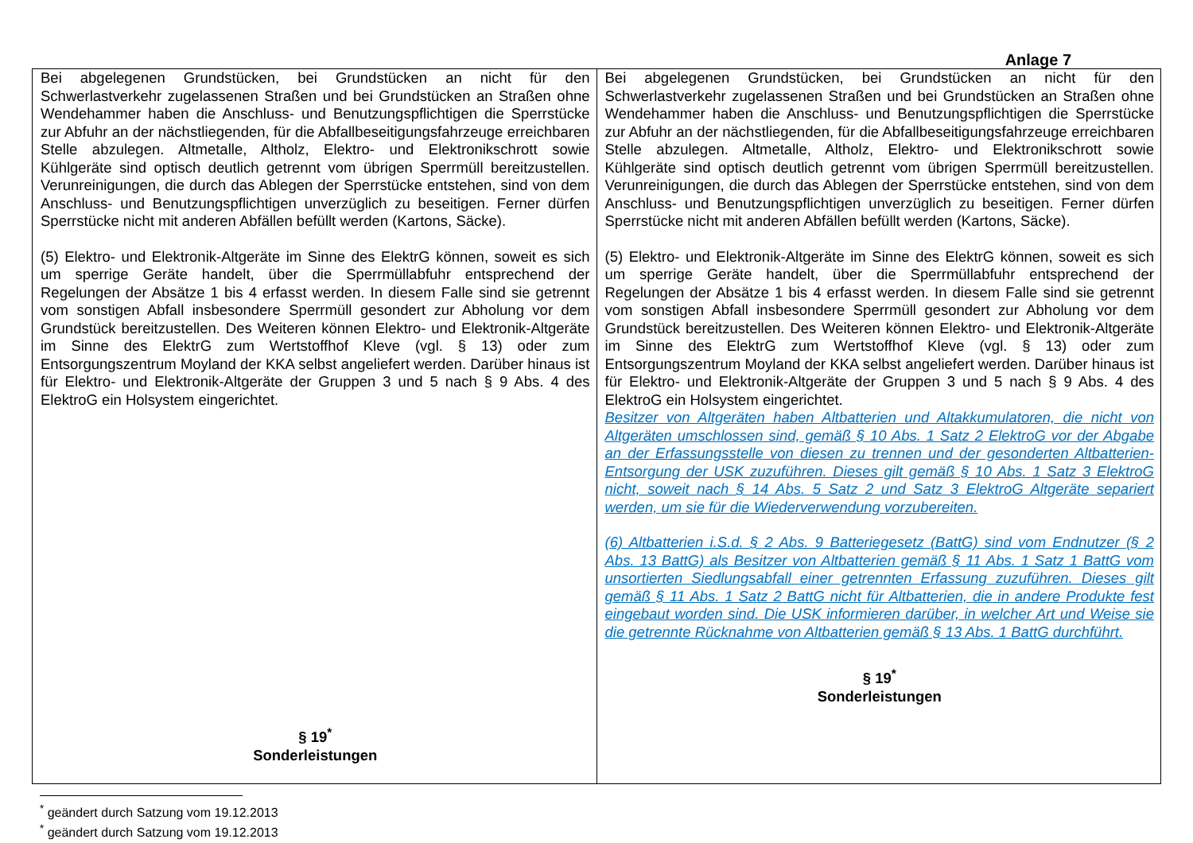Anlage 7
| Bei abgelegenen Grundstücken, bei Grundstücken an nicht für den Schwerlastverkehr zugelassenen Straßen und bei Grundstücken an Straßen ohne Wendehammer haben die Anschluss- und Benutzungspflichtigen die Sperrstücke zur Abfuhr an der nächstliegenden, für die Abfallbeseitigungsfahrzeuge erreichbaren Stelle abzulegen. Altmetalle, Altholz, Elektro- und Elektronikschrott sowie Kühlgeräte sind optisch deutlich getrennt vom übrigen Sperrmüll bereitzustellen. Verunreinigungen, die durch das Ablegen der Sperrstücke entstehen, sind von dem Anschluss- und Benutzungspflichtigen unverzüglich zu beseitigen. Ferner dürfen Sperrstücke nicht mit anderen Abfällen befüllt werden (Kartons, Säcke). (5) Elektro- und Elektronik-Altgeräte im Sinne des ElektrG können, soweit es sich um sperrige Geräte handelt, über die Sperrmüllabfuhr entsprechend der Regelungen der Absätze 1 bis 4 erfasst werden. In diesem Falle sind sie getrennt vom sonstigen Abfall insbesondere Sperrmüll gesondert zur Abholung vor dem Grundstück bereitzustellen. Des Weiteren können Elektro- und Elektronik-Altgeräte im Sinne des ElektrG zum Wertstoffhof Kleve (vgl. § 13) oder zum Entsorgungszentrum Moyland der KKA selbst angeliefert werden. Darüber hinaus ist für Elektro- und Elektronik-Altgeräte der Gruppen 3 und 5 nach § 9 Abs. 4 des ElektroG ein Holsystem eingerichtet. § 19<sup>*</sup> Sonderleistungen | Bei abgelegenen Grundstücken, bei Grundstücken an nicht für den Schwerlastverkehr zugelassenen Straßen und bei Grundstücken an Straßen ohne Wendehammer haben die Anschluss- und Benutzungspflichtigen die Sperrstücke zur Abfuhr an der nächstliegenden, für die Abfallbeseitigungsfahrzeuge erreichbaren Stelle abzulegen. Altmetalle, Altholz, Elektro- und Elektronikschrott sowie Kühlgeräte sind optisch deutlich getrennt vom übrigen Sperrmüll bereitzustellen. Verunreinigungen, die durch das Ablegen der Sperrstücke entstehen, sind von dem Anschluss- und Benutzungspflichtigen unverzüglich zu beseitigen. Ferner dürfen Sperrstücke nicht mit anderen Abfällen befüllt werden (Kartons, Säcke). (5) Elektro- und Elektronik-Altgeräte im Sinne des ElektrG können, soweit es sich um sperrige Geräte handelt, über die Sperrmüllabfuhr entsprechend der Regelungen der Absätze 1 bis 4 erfasst werden. In diesem Falle sind sie getrennt vom sonstigen Abfall insbesondere Sperrmüll gesondert zur Abholung vor dem Grundstück bereitzustellen. Des Weiteren können Elektro- und Elektronik-Altgeräte im Sinne des ElektrG zum Wertstoffhof Kleve (vgl. § 13) oder zum Entsorgungszentrum Moyland der KKA selbst angeliefert werden. Darüber hinaus ist für Elektro- und Elektronik-Altgeräte der Gruppen 3 und 5 nach § 9 Abs. 4 des ElektroG ein Holsystem eingerichtet. Besitzer von Altgeräten haben Altbatterien und Altakkumulatoren, die nicht von Altgeräten umschlossen sind, gemäß § 10 Abs. 1 Satz 2 ElektroG vor der Abgabe an der Erfassungsstelle von diesen zu trennen und der gesonderten Altbatterien-Entsorgung der USK zuzuführen. Dieses gilt gemäß § 10 Abs. 1 Satz 3 ElektroG nicht, soweit nach § 14 Abs. 5 Satz 2 und Satz 3 ElektroG Altgeräte separiert werden, um sie für die Wiederverwendung vorzubereiten. (6) Altbatterien i.S.d. § 2 Abs. 9 Batteriegesetz (BattG) sind vom Endnutzer (§ 2 Abs. 13 BattG) als Besitzer von Altbatterien gemäß § 11 Abs. 1 Satz 1 BattG vom unsortierten Siedlungsabfall einer getrennten Erfassung zuzuführen. Dieses gilt gemäß § 11 Abs. 1 Satz 2 BattG nicht für Altbatterien, die in andere Produkte fest eingebaut worden sind. Die USK informieren darüber, in welcher Art und Weise sie die getrennte Rücknahme von Altbatterien gemäß § 13 Abs. 1 BattG durchführt. § 19<sup>*</sup> Sonderleistungen |
<sup>*</sup> geändert durch Satzung vom 19.12.2013
<sup>*</sup> geändert durch Satzung vom 19.12.2013